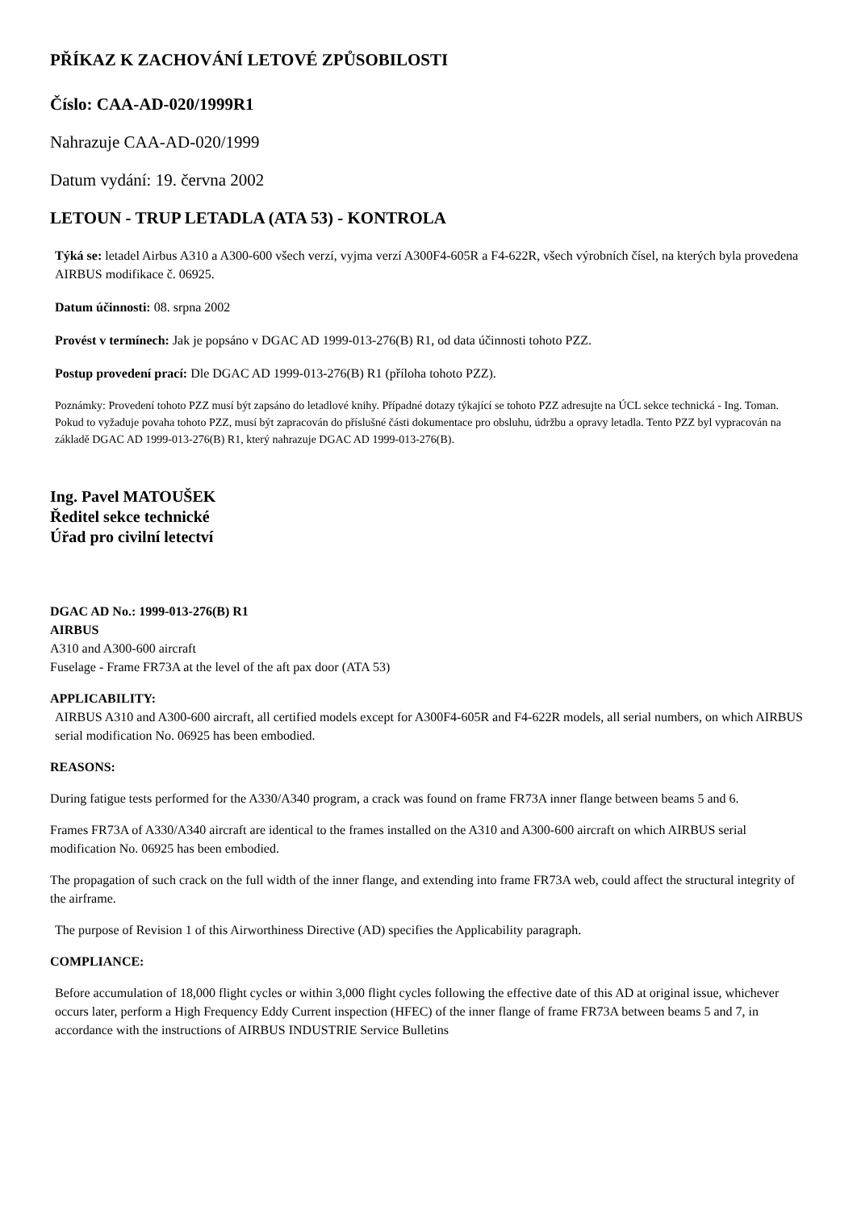PŘÍKAZ K ZACHOVÁNÍ LETOVÉ ZPŮSOBILOSTI
Číslo: CAA-AD-020/1999R1
Nahrazuje CAA-AD-020/1999
Datum vydání: 19. června 2002
LETOUN - TRUP LETADLA (ATA 53) - KONTROLA
Týká se: letadel Airbus A310 a A300-600 všech verzí, vyjma verzí A300F4-605R a F4-622R, všech výrobních čísel, na kterých byla provedena AIRBUS modifikace č. 06925.
Datum účinnosti: 08. srpna 2002
Provést v termínech: Jak je popsáno v DGAC AD 1999-013-276(B) R1, od data účinnosti tohoto PZZ.
Postup provedení prací: Dle DGAC AD 1999-013-276(B) R1 (příloha tohoto PZZ).
Poznámky: Provedení tohoto PZZ musí být zapsáno do letadlové knihy. Případné dotazy týkající se tohoto PZZ adresujte na ÚCL sekce technická - Ing. Toman. Pokud to vyžaduje povaha tohoto PZZ, musí být zapracován do příslušné části dokumentace pro obsluhu, údržbu a opravy letadla. Tento PZZ byl vypracován na základě DGAC AD 1999-013-276(B) R1, který nahrazuje DGAC AD 1999-013-276(B).
Ing. Pavel MATOUŠEK
Ředitel sekce technické
Úřad pro civilní letectví
DGAC AD No.: 1999-013-276(B) R1
AIRBUS
A310 and A300-600 aircraft
Fuselage - Frame FR73A at the level of the aft pax door (ATA 53)
APPLICABILITY:
AIRBUS A310 and A300-600 aircraft, all certified models except for A300F4-605R and F4-622R models, all serial numbers, on which AIRBUS serial modification No. 06925 has been embodied.
REASONS:
During fatigue tests performed for the A330/A340 program, a crack was found on frame FR73A inner flange between beams 5 and 6.
Frames FR73A of A330/A340 aircraft are identical to the frames installed on the A310 and A300-600 aircraft on which AIRBUS serial modification No. 06925 has been embodied.
The propagation of such crack on the full width of the inner flange, and extending into frame FR73A web, could affect the structural integrity of the airframe.
The purpose of Revision 1 of this Airworthiness Directive (AD) specifies the Applicability paragraph.
COMPLIANCE:
Before accumulation of 18,000 flight cycles or within 3,000 flight cycles following the effective date of this AD at original issue, whichever occurs later, perform a High Frequency Eddy Current inspection (HFEC) of the inner flange of frame FR73A between beams 5 and 7, in accordance with the instructions of AIRBUS INDUSTRIE Service Bulletins